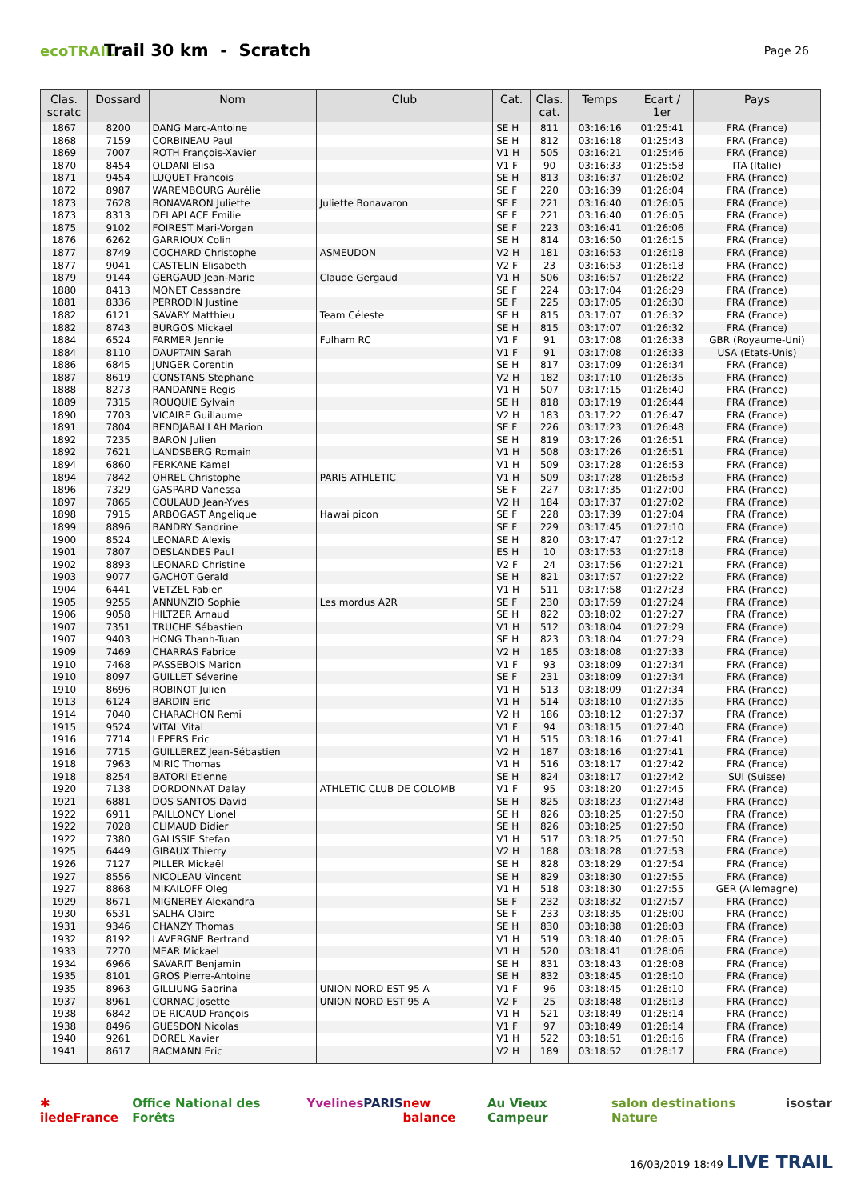ecoTRAIL
Trail 30 km - Scratch
Page 26
| Clas. scratc | Dossard | Nom | Club | Cat. | Clas. cat. | Temps | Ecart / 1er | Pays |
| --- | --- | --- | --- | --- | --- | --- | --- | --- |
| 1867 | 8200 | DANG Marc-Antoine | | SE H | 811 | 03:16:16 | 01:25:41 | FRA (France) |
| 1868 | 7159 | CORBINEAU Paul | | SE H | 812 | 03:16:18 | 01:25:43 | FRA (France) |
| 1869 | 7007 | ROTH François-Xavier | | V1 H | 505 | 03:16:21 | 01:25:46 | FRA (France) |
| 1870 | 8454 | OLDANI Elisa | | V1 F | 90 | 03:16:33 | 01:25:58 | ITA (Italie) |
| 1871 | 9454 | LUQUET Francois | | SE H | 813 | 03:16:37 | 01:26:02 | FRA (France) |
| 1872 | 8987 | WAREMBOURG Aurélie | | SE F | 220 | 03:16:39 | 01:26:04 | FRA (France) |
| 1873 | 7628 | BONAVARON Juliette | Juliette Bonavaron | SE F | 221 | 03:16:40 | 01:26:05 | FRA (France) |
| 1873 | 8313 | DELAPLACE Emilie | | SE F | 221 | 03:16:40 | 01:26:05 | FRA (France) |
| 1875 | 9102 | FOIREST Mari-Vorgan | | SE F | 223 | 03:16:41 | 01:26:06 | FRA (France) |
| 1876 | 6262 | GARRIOUX Colin | | SE H | 814 | 03:16:50 | 01:26:15 | FRA (France) |
| 1877 | 8749 | COCHARD Christophe | ASMEUDON | V2 H | 181 | 03:16:53 | 01:26:18 | FRA (France) |
| 1877 | 9041 | CASTELIN Elisabeth | | V2 F | 23 | 03:16:53 | 01:26:18 | FRA (France) |
| 1879 | 9144 | GERGAUD Jean-Marie | Claude Gergaud | V1 H | 506 | 03:16:57 | 01:26:22 | FRA (France) |
| 1880 | 8413 | MONET Cassandre | | SE F | 224 | 03:17:04 | 01:26:29 | FRA (France) |
| 1881 | 8336 | PERRODIN Justine | | SE F | 225 | 03:17:05 | 01:26:30 | FRA (France) |
| 1882 | 6121 | SAVARY Matthieu | Team Céleste | SE H | 815 | 03:17:07 | 01:26:32 | FRA (France) |
| 1882 | 8743 | BURGOS Mickael | | SE H | 815 | 03:17:07 | 01:26:32 | FRA (France) |
| 1884 | 6524 | FARMER Jennie | Fulham RC | V1 F | 91 | 03:17:08 | 01:26:33 | GBR (Royaume-Uni) |
| 1884 | 8110 | DAUPTAIN Sarah | | V1 F | 91 | 03:17:08 | 01:26:33 | USA (Etats-Unis) |
| 1886 | 6845 | JUNGER Corentin | | SE H | 817 | 03:17:09 | 01:26:34 | FRA (France) |
| 1887 | 8619 | CONSTANS Stephane | | V2 H | 182 | 03:17:10 | 01:26:35 | FRA (France) |
| 1888 | 8273 | RANDANNE Regis | | V1 H | 507 | 03:17:15 | 01:26:40 | FRA (France) |
| 1889 | 7315 | ROUQUIE Sylvain | | SE H | 818 | 03:17:19 | 01:26:44 | FRA (France) |
| 1890 | 7703 | VICAIRE Guillaume | | V2 H | 183 | 03:17:22 | 01:26:47 | FRA (France) |
| 1891 | 7804 | BENDJABALLAH Marion | | SE F | 226 | 03:17:23 | 01:26:48 | FRA (France) |
| 1892 | 7235 | BARON Julien | | SE H | 819 | 03:17:26 | 01:26:51 | FRA (France) |
| 1892 | 7621 | LANDSBERG Romain | | V1 H | 508 | 03:17:26 | 01:26:51 | FRA (France) |
| 1894 | 6860 | FERKANE Kamel | | V1 H | 509 | 03:17:28 | 01:26:53 | FRA (France) |
| 1894 | 7842 | OHREL Christophe | PARIS ATHLETIC | V1 H | 509 | 03:17:28 | 01:26:53 | FRA (France) |
| 1896 | 7329 | GASPARD Vanessa | | SE F | 227 | 03:17:35 | 01:27:00 | FRA (France) |
| 1897 | 7865 | COULAUD Jean-Yves | | V2 H | 184 | 03:17:37 | 01:27:02 | FRA (France) |
| 1898 | 7915 | ARBOGAST Angelique | Hawai picon | SE F | 228 | 03:17:39 | 01:27:04 | FRA (France) |
| 1899 | 8896 | BANDRY Sandrine | | SE F | 229 | 03:17:45 | 01:27:10 | FRA (France) |
| 1900 | 8524 | LEONARD Alexis | | SE H | 820 | 03:17:47 | 01:27:12 | FRA (France) |
| 1901 | 7807 | DESLANDES Paul | | ES H | 10 | 03:17:53 | 01:27:18 | FRA (France) |
| 1902 | 8893 | LEONARD Christine | | V2 F | 24 | 03:17:56 | 01:27:21 | FRA (France) |
| 1903 | 9077 | GACHOT Gerald | | SE H | 821 | 03:17:57 | 01:27:22 | FRA (France) |
| 1904 | 6441 | VETZEL Fabien | | V1 H | 511 | 03:17:58 | 01:27:23 | FRA (France) |
| 1905 | 9255 | ANNUNZIO Sophie | Les mordus A2R | SE F | 230 | 03:17:59 | 01:27:24 | FRA (France) |
| 1906 | 9058 | HILTZER Arnaud | | SE H | 822 | 03:18:02 | 01:27:27 | FRA (France) |
| 1907 | 7351 | TRUCHE Sébastien | | V1 H | 512 | 03:18:04 | 01:27:29 | FRA (France) |
| 1907 | 9403 | HONG Thanh-Tuan | | SE H | 823 | 03:18:04 | 01:27:29 | FRA (France) |
| 1909 | 7469 | CHARRAS Fabrice | | V2 H | 185 | 03:18:08 | 01:27:33 | FRA (France) |
| 1910 | 7468 | PASSEBOIS Marion | | V1 F | 93 | 03:18:09 | 01:27:34 | FRA (France) |
| 1910 | 8097 | GUILLET Séverine | | SE F | 231 | 03:18:09 | 01:27:34 | FRA (France) |
| 1910 | 8696 | ROBINOT Julien | | V1 H | 513 | 03:18:09 | 01:27:34 | FRA (France) |
| 1913 | 6124 | BARDIN Eric | | V1 H | 514 | 03:18:10 | 01:27:35 | FRA (France) |
| 1914 | 7040 | CHARACHON Remi | | V2 H | 186 | 03:18:12 | 01:27:37 | FRA (France) |
| 1915 | 9524 | VITAL Vital | | V1 F | 94 | 03:18:15 | 01:27:40 | FRA (France) |
| 1916 | 7714 | LEPERS Eric | | V1 H | 515 | 03:18:16 | 01:27:41 | FRA (France) |
| 1916 | 7715 | GUILLEREZ Jean-Sébastien | | V2 H | 187 | 03:18:16 | 01:27:41 | FRA (France) |
| 1918 | 7963 | MIRIC Thomas | | V1 H | 516 | 03:18:17 | 01:27:42 | FRA (France) |
| 1918 | 8254 | BATORI Etienne | | SE H | 824 | 03:18:17 | 01:27:42 | SUI (Suisse) |
| 1920 | 7138 | DORDONNAT Dalay | ATHLETIC CLUB DE COLOMB | V1 F | 95 | 03:18:20 | 01:27:45 | FRA (France) |
| 1921 | 6881 | DOS SANTOS David | | SE H | 825 | 03:18:23 | 01:27:48 | FRA (France) |
| 1922 | 6911 | PAILLONCY Lionel | | SE H | 826 | 03:18:25 | 01:27:50 | FRA (France) |
| 1922 | 7028 | CLIMAUD Didier | | SE H | 826 | 03:18:25 | 01:27:50 | FRA (France) |
| 1922 | 7380 | GALISSIE Stefan | | V1 H | 517 | 03:18:25 | 01:27:50 | FRA (France) |
| 1925 | 6449 | GIBAUX Thierry | | V2 H | 188 | 03:18:28 | 01:27:53 | FRA (France) |
| 1926 | 7127 | PILLER Mickaël | | SE H | 828 | 03:18:29 | 01:27:54 | FRA (France) |
| 1927 | 8556 | NICOLEAU Vincent | | SE H | 829 | 03:18:30 | 01:27:55 | FRA (France) |
| 1927 | 8868 | MIKAILOFF Oleg | | V1 H | 518 | 03:18:30 | 01:27:55 | GER (Allemagne) |
| 1929 | 8671 | MIGNEREY Alexandra | | SE F | 232 | 03:18:32 | 01:27:57 | FRA (France) |
| 1930 | 6531 | SALHA Claire | | SE F | 233 | 03:18:35 | 01:28:00 | FRA (France) |
| 1931 | 9346 | CHANZY Thomas | | SE H | 830 | 03:18:38 | 01:28:03 | FRA (France) |
| 1932 | 8192 | LAVERGNE Bertrand | | V1 H | 519 | 03:18:40 | 01:28:05 | FRA (France) |
| 1933 | 7270 | MEAR Mickael | | V1 H | 520 | 03:18:41 | 01:28:06 | FRA (France) |
| 1934 | 6966 | SAVARIT Benjamin | | SE H | 831 | 03:18:43 | 01:28:08 | FRA (France) |
| 1935 | 8101 | GROS Pierre-Antoine | | SE H | 832 | 03:18:45 | 01:28:10 | FRA (France) |
| 1935 | 8963 | GILLIUNG Sabrina | UNION NORD EST 95 A | V1 F | 96 | 03:18:45 | 01:28:10 | FRA (France) |
| 1937 | 8961 | CORNAC Josette | UNION NORD EST 95 A | V2 F | 25 | 03:18:48 | 01:28:13 | FRA (France) |
| 1938 | 6842 | DE RICAUD François | | V1 H | 521 | 03:18:49 | 01:28:14 | FRA (France) |
| 1938 | 8496 | GUESDON Nicolas | | V1 F | 97 | 03:18:49 | 01:28:14 | FRA (France) |
| 1940 | 9261 | DOREL Xavier | | V1 H | 522 | 03:18:51 | 01:28:16 | FRA (France) |
| 1941 | 8617 | BACMANN Eric | | V2 H | 189 | 03:18:52 | 01:28:17 | FRA (France) |
✱ îledeFrance Office National des Forêts Yvelines PARIS new balance Au Vieux Campeur salon destinations Nature isostar
16/03/2019 18:49 LIVE TRAIL